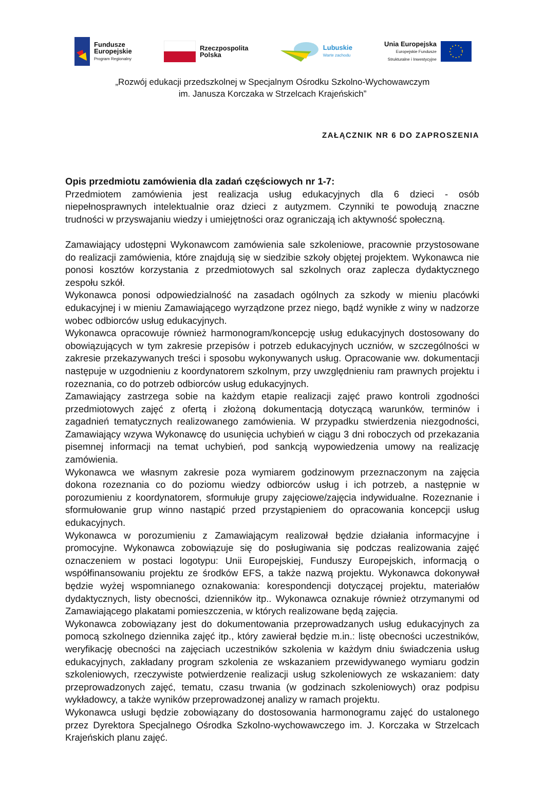Fundusze
Europejskie
Program Regionalny
Rzeczpospolita
Polska
Lubuskie
Warte zachodu
Unia Europejska
Europejskie Fundusze
Strukturalne i Inwestycyjne
„Rozwój edukacji przedszkolnej w Specjalnym Ośrodku Szkolno-Wychowawczym
im. Janusza Korczaka w Strzelcach Krajeńskich”
ZAŁĄCZNIK NR 6 DO ZAPROSZENIA
Opis przedmiotu zamówienia dla zadań częściowych nr 1-7:
Przedmiotem zamówienia jest realizacja usług edukacyjnych dla 6 dzieci - osób niepełnosprawnych intelektualnie oraz dzieci z autyzmem. Czynniki te powodują znaczne trudności w przyswajaniu wiedzy i umiejętności oraz ograniczają ich aktywność społeczną.
Zamawiający udostępni Wykonawcom zamówienia sale szkoleniowe, pracownie przystosowane do realizacji zamówienia, które znajdują się w siedzibie szkoły objętej projektem. Wykonawca nie ponosi kosztów korzystania z przedmiotowych sal szkolnych oraz zaplecza dydaktycznego zespołu szkół.
Wykonawca ponosi odpowiedzialność na zasadach ogólnych za szkody w mieniu placówki edukacyjnej i w mieniu Zamawiającego wyrządzone przez niego, bądź wynikłe z winy w nadzorze wobec odbiorców usług edukacyjnych.
Wykonawca opracowuje również harmonogram/koncepcję usług edukacyjnych dostosowany do obowiązujących w tym zakresie przepisów i potrzeb edukacyjnych uczniów, w szczególności w zakresie przekazywanych treści i sposobu wykonywanych usług. Opracowanie ww. dokumentacji następuje w uzgodnieniu z koordynatorem szkolnym, przy uwzględnieniu ram prawnych projektu i rozeznania, co do potrzeb odbiorców usług edukacyjnych.
Zamawiający zastrzega sobie na każdym etapie realizacji zajęć prawo kontroli zgodności przedmiotowych zajęć z ofertą i złożoną dokumentacją dotyczącą warunków, terminów i zagadnień tematycznych realizowanego zamówienia. W przypadku stwierdzenia niezgodności, Zamawiający wzywa Wykonawcę do usunięcia uchybień w ciągu 3 dni roboczych od przekazania pisemnej informacji na temat uchybień, pod sankcją wypowiedzenia umowy na realizację zamówienia.
Wykonawca we własnym zakresie poza wymiarem godzinowym przeznaczonym na zajęcia dokona rozeznania co do poziomu wiedzy odbiorców usług i ich potrzeb, a następnie w porozumieniu z koordynatorem, sformułuje grupy zajęciowe/zajęcia indywidualne. Rozeznanie i sformułowanie grup winno nastąpić przed przystąpieniem do opracowania koncepcji usług edukacyjnych.
Wykonawca w porozumieniu z Zamawiającym realizował będzie działania informacyjne i promocyjne. Wykonawca zobowiązuje się do posługiwania się podczas realizowania zajęć oznaczeniem w postaci logotypu: Unii Europejskiej, Funduszy Europejskich, informacją o współfinansowaniu projektu ze środków EFS, a także nazwą projektu. Wykonawca dokonywał będzie wyżej wspomnianego oznakowania: korespondencji dotyczącej projektu, materiałów dydaktycznych, listy obecności, dzienników itp.. Wykonawca oznakuje również otrzymanymi od Zamawiającego plakatami pomieszczenia, w których realizowane będą zajęcia.
Wykonawca zobowiązany jest do dokumentowania przeprowadzanych usług edukacyjnych za pomocą szkolnego dziennika zajęć itp., który zawierał będzie m.in.: listę obecności uczestników, weryfikację obecności na zajęciach uczestników szkolenia w każdym dniu świadczenia usług edukacyjnych, zakładany program szkolenia ze wskazaniem przewidywanego wymiaru godzin szkoleniowych, rzeczywiste potwierdzenie realizacji usług szkoleniowych ze wskazaniem: daty przeprowadzonych zajęć, tematu, czasu trwania (w godzinach szkoleniowych) oraz podpisu wykładowcy, a także wyników przeprowadzonej analizy w ramach projektu.
Wykonawca usługi będzie zobowiązany do dostosowania harmonogramu zajęć do ustalonego przez Dyrektora Specjalnego Ośrodka Szkolno-wychowawczego im. J. Korczaka w Strzelcach Krajeńskich planu zajęć.